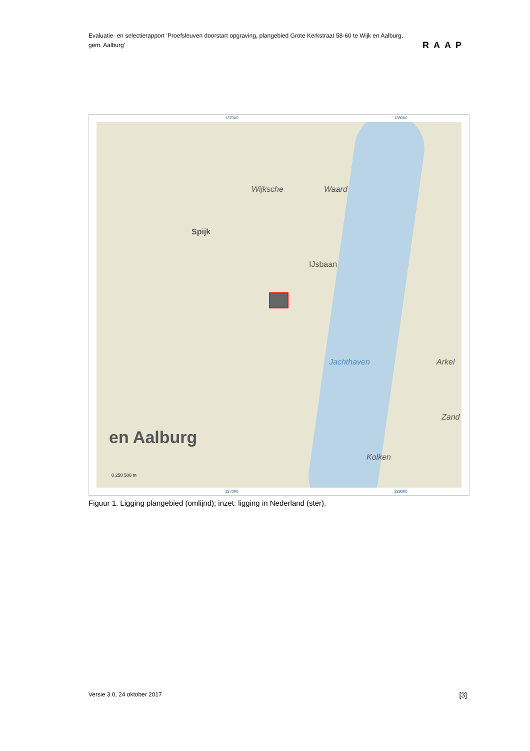Evaluatie- en selectierapport ‘Proefsleuven doorstart opgraving, plangebied Grote Kerkstraat 58-60 te Wijk en Aalburg, gem. Aalburg’
RAAP
137000 138000
Wijksche Waard
Spijk
IJsbaan
Jachthaven
en Aalburg
Arkel
Zand
Kolken
0 250 500 m
137000 138000
Figuur 1. Ligging plangebied (omlijnd); inzet: ligging in Nederland (ster).
Versie 3.0, 24 oktober 2017 [3]